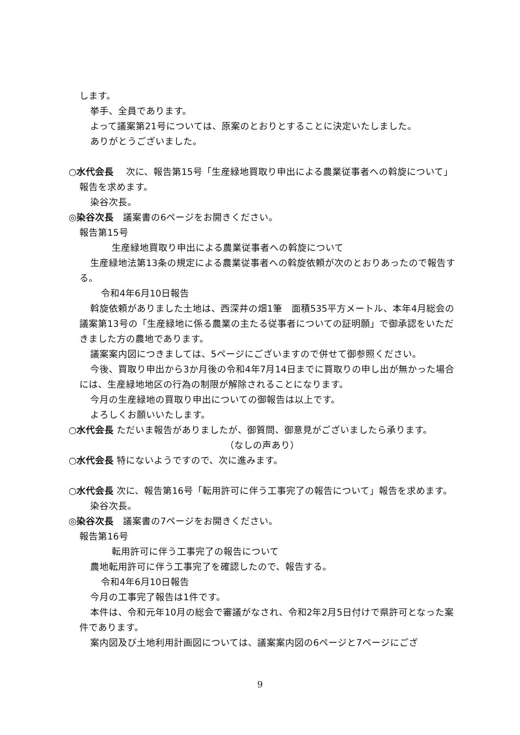します。
挙手、全員であります。
よって議案第21号については、原案のとおりとすることに決定いたしました。
ありがとうございました。
○水代会長　 次に、報告第15号「生産緑地買取り申出による農業従事者への斡旋について」報告を求めます。
染谷次長。
◎染谷次長　議案書の6ページをお開きください。
報告第15号
生産緑地買取り申出による農業従事者への斡旋について
生産緑地法第13条の規定による農業従事者への斡旋依頼が次のとおりあったので報告する。
令和4年6月10日報告
斡旋依頼がありました土地は、西深井の畑1筆　面積535平方メートル、本年4月総会の議案第13号の「生産緑地に係る農業の主たる従事者についての証明願」で御承認をいただきました方の農地であります。
議案案内図につきましては、5ページにございますので併せて御参照ください。
今後、買取り申出から3か月後の令和4年7月14日までに買取りの申し出が無かった場合には、生産緑地地区の行為の制限が解除されることになります。
今月の生産緑地の買取り申出についての御報告は以上です。
よろしくお願いいたします。
○水代会長 ただいま報告がありましたが、御質問、御意見がございましたら承ります。
（なしの声あり）
○水代会長 特にないようですので、次に進みます。
○水代会長 次に、報告第16号「転用許可に伴う工事完了の報告について」報告を求めます。
染谷次長。
◎染谷次長　議案書の7ページをお開きください。
報告第16号
転用許可に伴う工事完了の報告について
農地転用許可に伴う工事完了を確認したので、報告する。
令和4年6月10日報告
今月の工事完了報告は1件です。
本件は、令和元年10月の総会で審議がなされ、令和2年2月5日付けで県許可となった案件であります。
案内図及び土地利用計画図については、議案案内図の6ページと7ページにござ
9